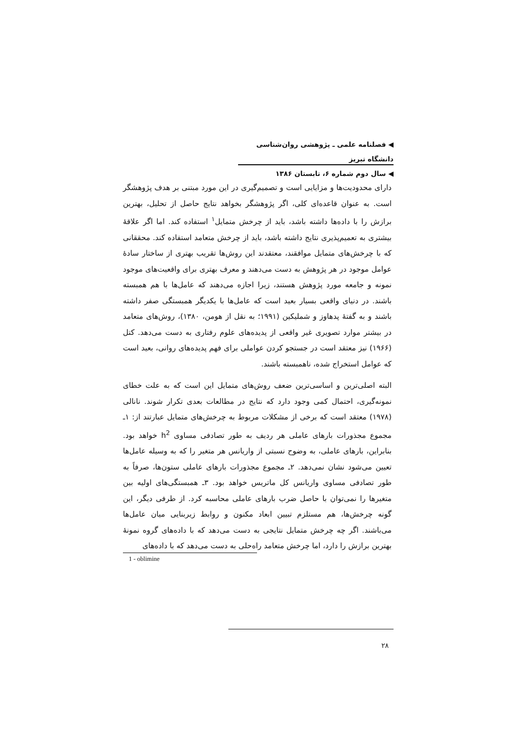◀ فصلنامه علمی ـ پژوهشی روان‌شناسی دانشگاه تبریز
◀ سال دوم شماره ۶، تابستان ۱۳۸۶
دارای محدودیت‌ها و مزایایی است و تصمیم‌گیری در این مورد مبتنی بر هدف پژوهشگر است. به عنوان قاعده‌ای کلی، اگر پژوهشگر بخواهد نتایج حاصل از تحلیل، بهترین برازش را با داده‌ها داشته باشد، باید از چرخش متمایل<sup>۱</sup> استفاده کند. اما اگر علاقهٔ بیشتری به تعمیم‌پذیری نتایج داشته باشد، باید از چرخش متعامد استفاده کند. محققانی که با چرخش‌های متمایل موافقند، معتقدند این روش‌ها تقریب بهتری از ساختار سادهٔ عوامل موجود در هر پژوهش به دست می‌دهند و معرف بهتری برای واقعیت‌های موجود نمونه و جامعه مورد پژوهش هستند، زیرا اجازه می‌دهند که عامل‌ها با هم همبسته باشند. در دنیای واقعی بسیار بعید است که عامل‌ها با یکدیگر همبستگی صفر داشته باشند و به گفتهٔ پدهاوز و شملیکین (۱۹۹۱؛ به نقل از هومن، ۱۳۸۰)، روش‌های متعامد در بیشتر موارد تصویری غیر واقعی از پدیده‌های علوم رفتاری به دست می‌دهد. کتل (۱۹۶۶) نیز معتقد است در جستجو کردن عواملی برای فهم پدیده‌های روانی، بعید است که عوامل استخراج شده، ناهمبسته باشند.
البته اصلی‌ترین و اساسی‌ترین ضعف روش‌های متمایل این است که به علت خطای نمونه‌گیری، احتمال کمی وجود دارد که نتایج در مطالعات بعدی تکرار شوند. نانالی (۱۹۷۸) معتقد است که برخی از مشکلات مربوط به چرخش‌های متمایل عبارتند از: ۱ـ مجموع مجذورات بارهای عاملی هر ردیف به طور تصادفی مساوی h<sup>2</sup> خواهد بود. بنابراین، بارهای عاملی، به وضوح نسبتی از واریانس هر متغیر را که به وسیله عامل‌ها تعیین می‌شود نشان نمی‌دهد. ۲ـ مجموع مجذورات بارهای عاملی ستون‌ها، صرفاً به طور تصادفی مساوی واریانس کل ماتریس خواهد بود. ۳ـ همبستگی‌های اولیه بین متغیرها را نمی‌توان با حاصل ضرب بارهای عاملی محاسبه کرد. از طرفی دیگر، این گونه چرخش‌ها، هم مستلزم تبیین ابعاد مکنون و روابط زیربنایی میان عامل‌ها می‌باشند. اگر چه چرخش متمایل نتایجی به دست می‌دهد که با داده‌های گروه نمونهٔ بهترین برازش را دارد، اما چرخش متعامد راه‌حلی به دست می‌دهد که با داده‌های
1 - oblimine
۲۸